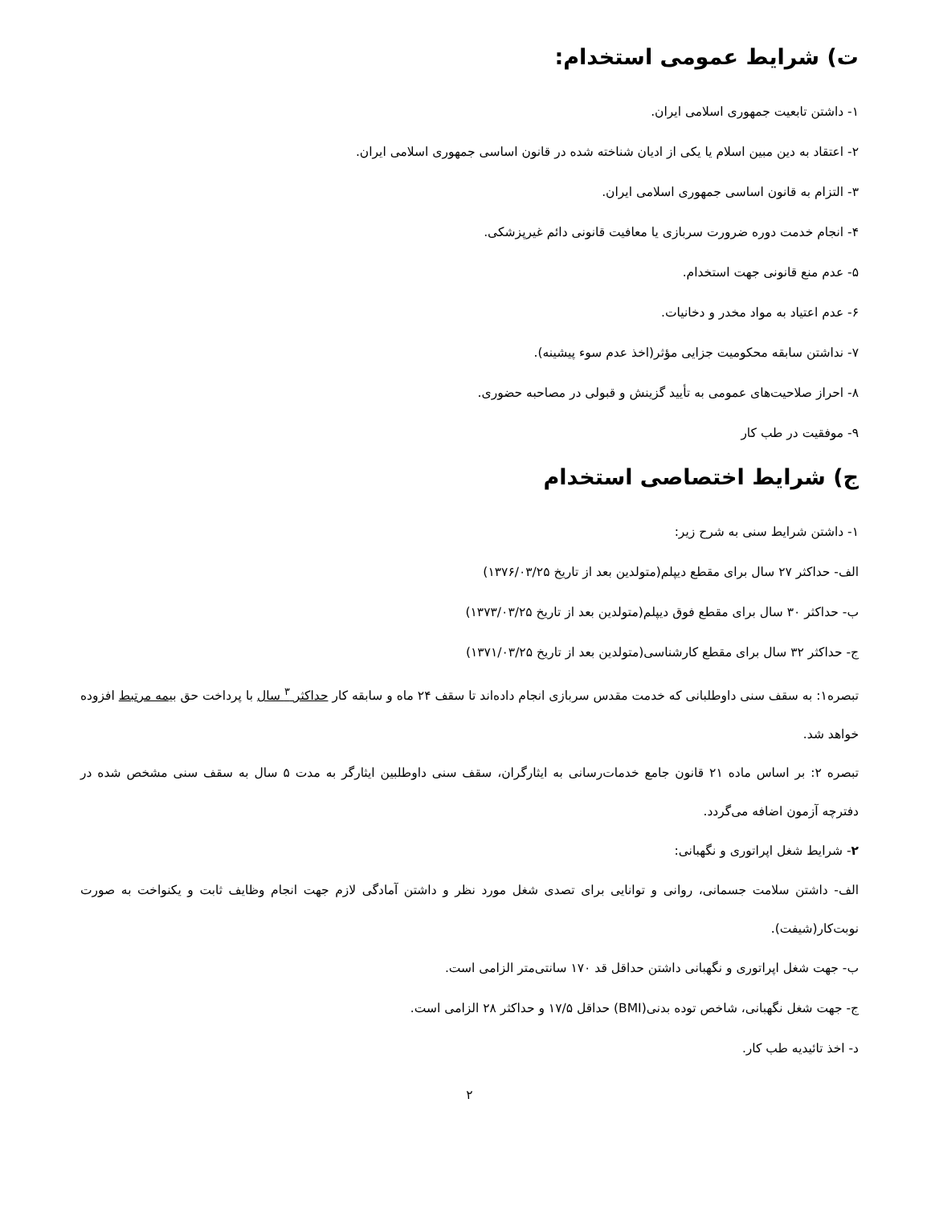ت) شرایط عمومی استخدام:
۱- داشتن تابعیت جمهوری اسلامی ایران.
۲- اعتقاد به دین مبین اسلام یا یکی از ادیان شناخته شده در قانون اساسی جمهوری اسلامی ایران.
۳- التزام به قانون اساسی جمهوری اسلامی ایران.
۴- انجام خدمت دوره ضرورت سربازی یا معافیت قانونی دائم غیرپزشکی.
۵- عدم منع قانونی جهت استخدام.
۶- عدم اعتیاد به مواد مخدر و دخانیات.
۷- نداشتن سابقه محکومیت جزایی مؤثر(اخذ عدم سوء پیشینه).
۸- احراز صلاحیت‌های عمومی به تأیید گزینش و قبولی در مصاحبه حضوری.
۹- موفقیت در طب کار
ج) شرایط اختصاصی استخدام
۱- داشتن شرایط سنی به شرح زیر:
الف- حداکثر ۲۷ سال برای مقطع دیپلم(متولدین بعد از تاریخ ۱۳۷۶/۰۳/۲۵)
ب- حداکثر ۳۰ سال برای مقطع فوق دیپلم(متولدین بعد از تاریخ ۱۳۷۳/۰۳/۲۵)
ج- حداکثر ۳۲ سال برای مقطع کارشناسی(متولدین بعد از تاریخ ۱۳۷۱/۰۳/۲۵)
تبصره۱: به سقف سنی داوطلبانی که خدمت مقدس سربازی انجام داده‌اند تا سقف ۲۴ ماه و سابقه کار حداکثر <sup>۳</sup> سال با پرداخت حق بیمه مرتبط افزوده خواهد شد.
تبصره ۲: بر اساس ماده ۲۱ قانون جامع خدمات‌رسانی به ایثارگران، سقف سنی داوطلبین ایثارگر به مدت ۵ سال به سقف سنی مشخص شده در دفترچه آزمون اضافه می‌گردد.
۲- شرایط شغل اپراتوری و نگهبانی:
الف- داشتن سلامت جسمانی، روانی و توانایی برای تصدی شغل مورد نظر و داشتن آمادگی لازم جهت انجام وظایف ثابت و یکنواخت به صورت نوبت‌کار(شیفت).
ب- جهت شغل اپراتوری و نگهبانی داشتن حداقل قد ۱۷۰ سانتی‌متر الزامی است.
ج- جهت شغل نگهبانی، شاخص توده بدنی(BMI) حداقل ۱۷/۵ و حداکثر ۲۸ الزامی است.
د- اخذ تائیدیه طب کار.
۲